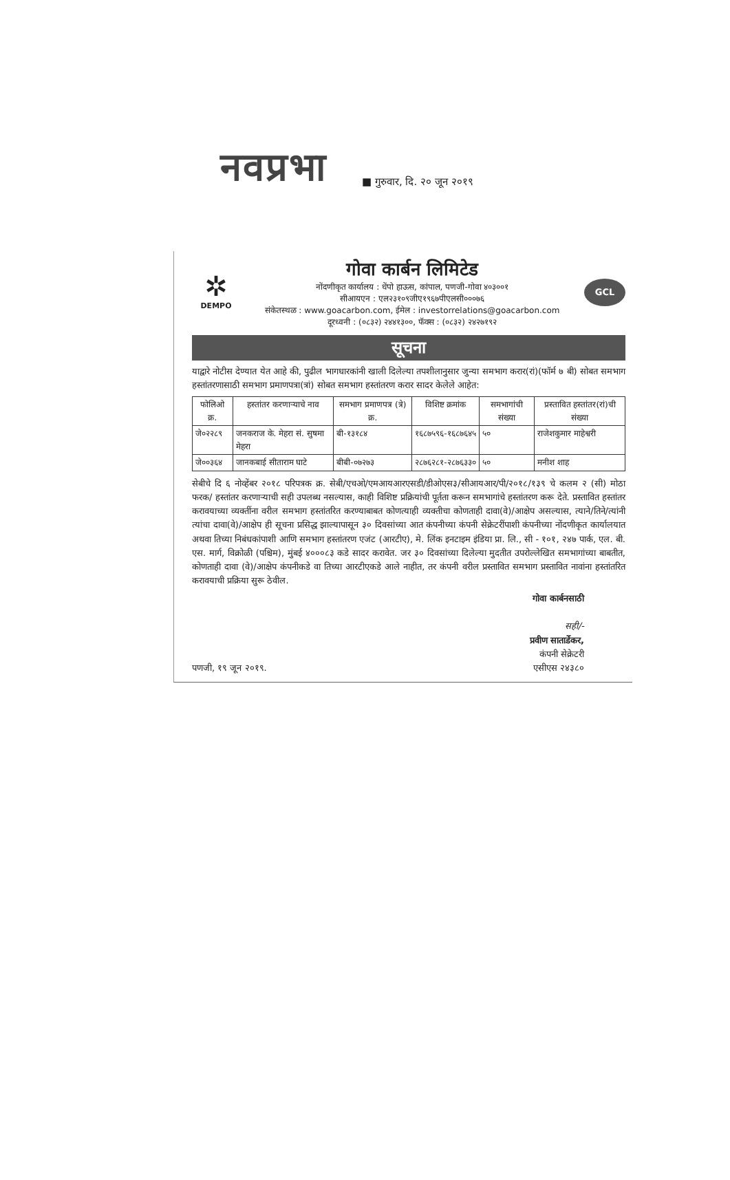नवप्रभा ■ गुरुवार, दि. २० जून २०१९
✲
DEMPO
गोवा कार्बन लिमिटेड
नोंदणीकृत कार्यालय : धेंपो हाऊस, कांपाल, पणजी-गोवा ४०३००१
सीआयएन : एल२३१०९जीए१९६७पीएलसी०००७६
संकेतस्थळ : www.goacarbon.com, ईमेल : investorrelations@goacarbon.com
दूरध्वनी : (०८३२) २४४१३००, फॅक्स : (०८३२) २४२७१९२
GCL
सूचना
याद्वारे नोटीस देण्यात येत आहे की, पुढील भागधारकांनी खाली दिलेल्या तपशीलानुसार जुन्या समभाग करार(रां)(फॉर्म ७ बी) सोबत समभाग हस्तांतरणासाठी समभाग प्रमाणपत्रा(त्रां) सोबत समभाग हस्तांतरण करार सादर केलेले आहेत:
| फोलिओ क्र. | हस्तांतर करणाऱ्याचे नाव | समभाग प्रमाणपत्र (त्रे) क्र. | विशिष्ट क्रमांक | समभागांची संख्या | प्रस्तावित हस्तांतर(रां)ची संख्या |
| --- | --- | --- | --- | --- | --- |
| जे०२२८९ | जनकराज के. मेहरा सं. सुषमा मेहरा | बी-१३१८४ | १६८७५९६-१६८७६४५ | ५० | राजेशकुमार माहेश्वरी |
| जे००३६४ | जानकबाई सीताराम घाटे | बीबी-०७२७३ | २८७६२८१-२८७६३३० | ५० | मनीश शाह |
सेबीचे दि ६ नोव्हेंबर २०१८ परिपत्रक क्र. सेबी/एचओ/एमआयआरएसडी/डीओएस३/सीआयआर/पी/२०१८/१३९ चे कलम २ (सी) मोठा फरक/ हस्तांतर करणाऱ्याची सही उपलब्ध नसल्यास, काही विशिष्ट प्रक्रियांची पूर्तता करून समभागांचे हस्तांतरण करू देते. प्रस्तावित हस्तांतर करावयाच्या व्यक्तींना वरील समभाग हस्तांतरित करण्याबाबत कोणत्याही व्यक्तीचा कोणताही दावा(वे)/आक्षेप असल्यास, त्याने/तिने/त्यांनी त्यांचा दावा(वे)/आक्षेप ही सूचना प्रसिद्ध झाल्यापासून ३० दिवसांच्या आत कंपनीच्या कंपनी सेक्रेटरींपाशी कंपनीच्या नोंदणीकृत कार्यालयात अथवा तिच्या निबंधकांपाशी आणि समभाग हस्तांतरण एजंट (आरटीए), मे. लिंक इनटाइम इंडिया प्रा. लि., सी - १०१, २४७ पार्क, एल. बी. एस. मार्ग, विक्रोळी (पश्चिम), मुंबई ४०००८३ कडे सादर करावेत. जर ३० दिवसांच्या दिलेल्या मुदतीत उपरोल्लेखित समभागांच्या बाबतीत, कोणताही दावा (वे)/आक्षेप कंपनीकडे वा तिच्या आरटीएकडे आले नाहीत, तर कंपनी वरील प्रस्तावित समभाग प्रस्तावित नावांना हस्तांतरित करावयाची प्रक्रिया सुरू ठेवील.
गोवा कार्बनसाठी
सही/-
प्रवीण सातार्डेकर,
कंपनी सेक्रेटरी
पणजी, १९ जून २०१९. एसीएस २४३८०